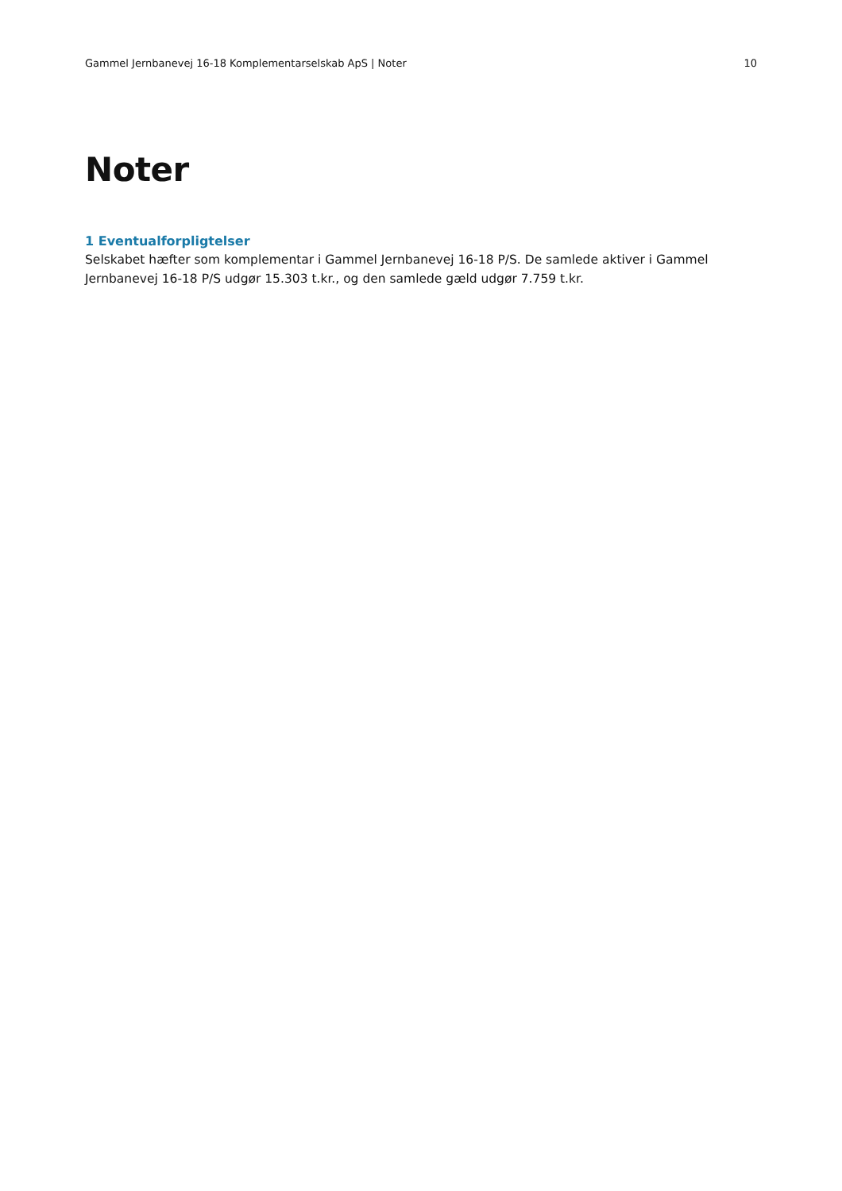Gammel Jernbanevej 16-18 Komplementarselskab ApS | Noter 10
Noter
1 Eventualforpligtelser
Selskabet hæfter som komplementar i Gammel Jernbanevej 16-18 P/S. De samlede aktiver i Gammel Jernbanevej 16-18 P/S udgør 15.303 t.kr., og den samlede gæld udgør 7.759 t.kr.